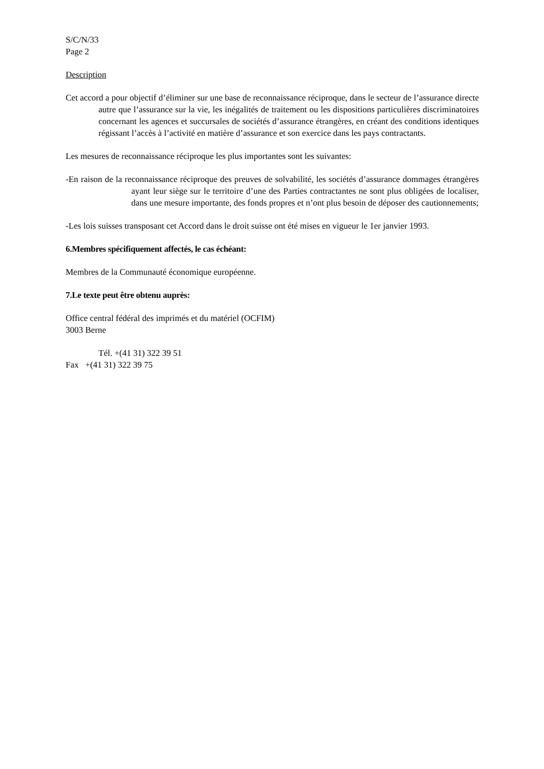S/C/N/33
Page 2
Description
Cet accord a pour objectif d’éliminer sur une base de reconnaissance réciproque, dans le secteur de l’assurance directe autre que l’assurance sur la vie, les inégalités de traitement ou les dispositions particulières discriminatoires concernant les agences et succursales de sociétés d’assurance étrangères, en créant des conditions identiques régissant l’accès à l’activité en matière d’assurance et son exercice dans les pays contractants.
Les mesures de reconnaissance réciproque les plus importantes sont les suivantes:
-En raison de la reconnaissance réciproque des preuves de solvabilité, les sociétés d’assurance dommages étrangères ayant leur siège sur le territoire d’une des Parties contractantes ne sont plus obligées de localiser, dans une mesure importante, des fonds propres et n’ont plus besoin de déposer des cautionnements;
-Les lois suisses transposant cet Accord dans le droit suisse ont été mises en vigueur le 1er janvier 1993.
6.Membres spécifiquement affectés, le cas échéant:
Membres de la Communauté économique européenne.
7.Le texte peut être obtenu auprès:
Office central fédéral des imprimés et du matériel (OCFIM)
3003 Berne
Tél. +(41 31) 322 39 51
Fax +(41 31) 322 39 75